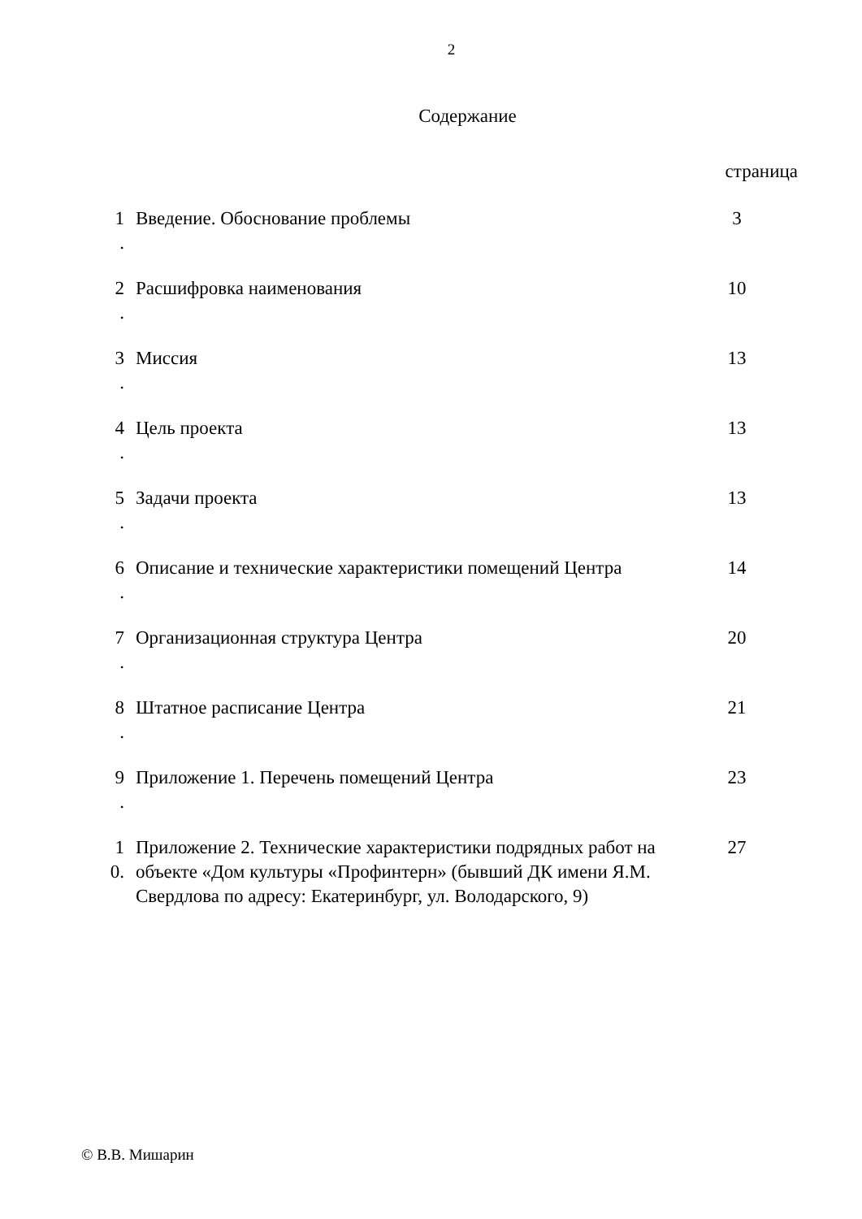2
Содержание
страница
| 1 . | Введение. Обоснование проблемы | 3 |
| 2 . | Расшифровка наименования | 10 |
| 3 . | Миссия | 13 |
| 4 . | Цель проекта | 13 |
| 5 . | Задачи проекта | 13 |
| 6 . | Описание и технические характеристики помещений Центра | 14 |
| 7 . | Организационная структура Центра | 20 |
| 8 . | Штатное расписание Центра | 21 |
| 9 . | Приложение 1. Перечень помещений Центра | 23 |
| 1 0. | Приложение 2. Технические характеристики подрядных работ на объекте «Дом культуры «Профинтерн» (бывший ДК имени Я.М. Свердлова по адресу: Екатеринбург, ул. Володарского, 9) | 27 |
© В.В. Мишарин